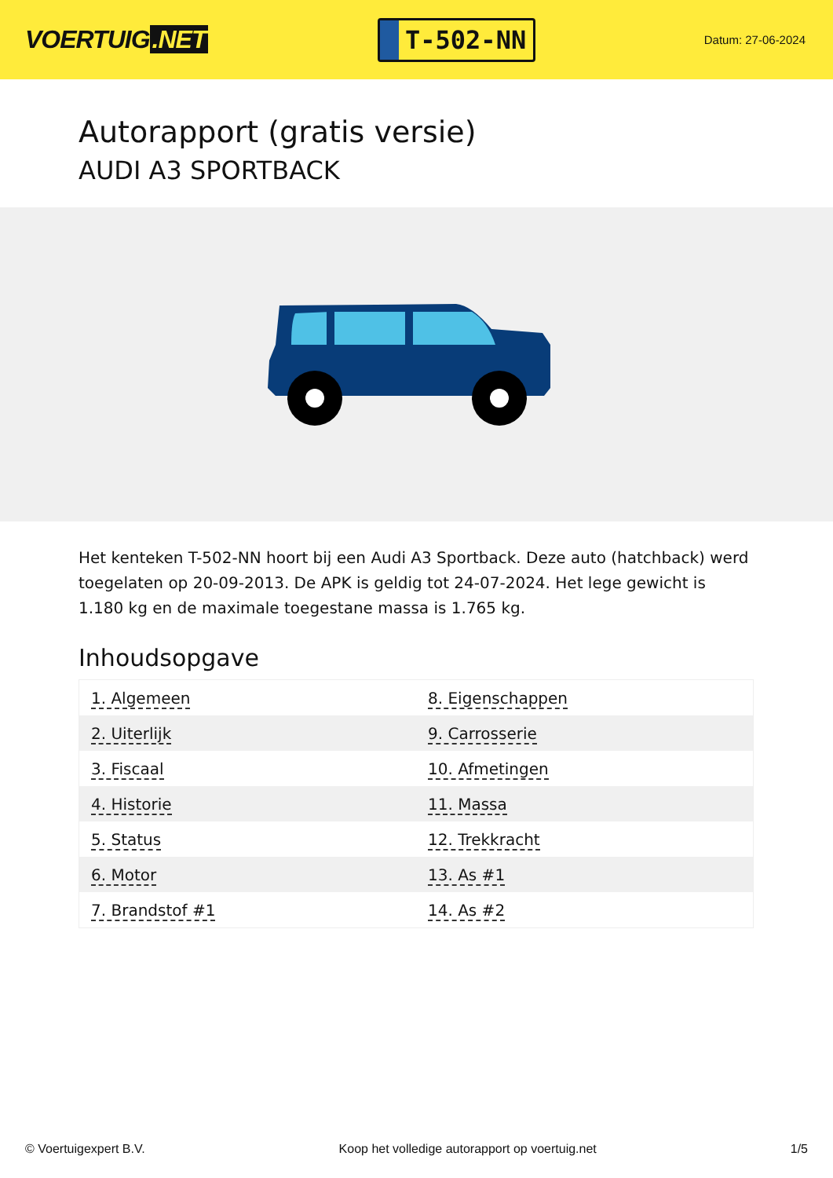VOERTUIG.NET
T-502-NN
Datum: 27-06-2024
Autorapport (gratis versie)
AUDI A3 SPORTBACK
Het kenteken T-502-NN hoort bij een Audi A3 Sportback. Deze auto (hatchback) werd toegelaten op 20-09-2013. De APK is geldig tot 24-07-2024. Het lege gewicht is 1.180 kg en de maximale toegestane massa is 1.765 kg.
Inhoudsopgave
| 1. Algemeen | 8. Eigenschappen |
| 2. Uiterlijk | 9. Carrosserie |
| 3. Fiscaal | 10. Afmetingen |
| 4. Historie | 11. Massa |
| 5. Status | 12. Trekkracht |
| 6. Motor | 13. As #1 |
| 7. Brandstof #1 | 14. As #2 |
© Voertuigexpert B.V. Koop het volledige autorapport op voertuig.net 1/5